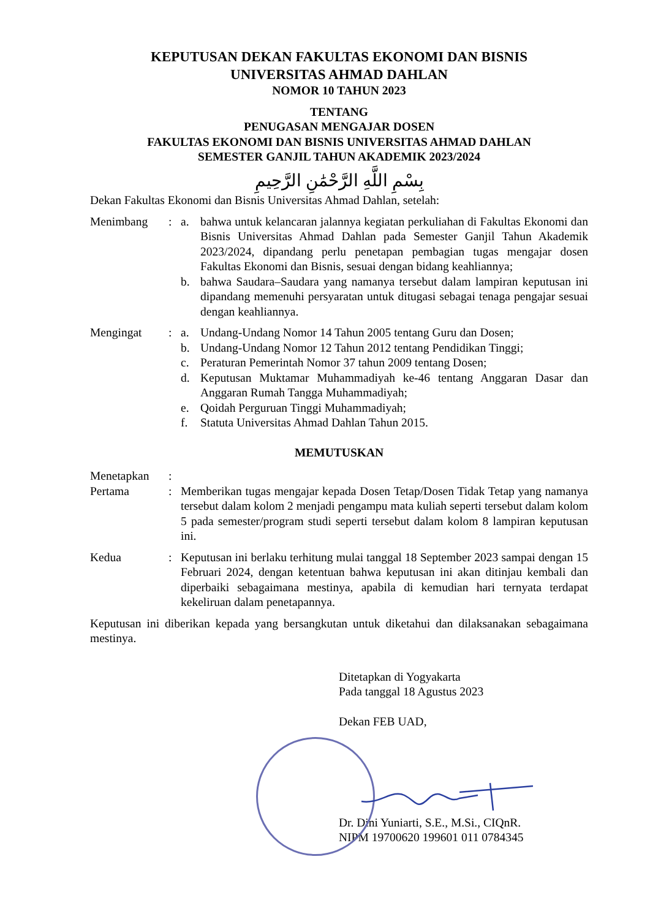KEPUTUSAN DEKAN FAKULTAS EKONOMI DAN BISNIS
UNIVERSITAS AHMAD DAHLAN
NOMOR 10 TAHUN 2023
TENTANG
PENUGASAN MENGAJAR DOSEN
FAKULTAS EKONOMI DAN BISNIS UNIVERSITAS AHMAD DAHLAN
SEMESTER GANJIL TAHUN AKADEMIK 2023/2024
بِسْمِ اللَّهِ الرَّحْمَٰنِ الرَّحِيمِ
Dekan Fakultas Ekonomi dan Bisnis Universitas Ahmad Dahlan, setelah:
| Menimbang | : | a. | bahwa untuk kelancaran jalannya kegiatan perkuliahan di Fakultas Ekonomi dan Bisnis Universitas Ahmad Dahlan pada Semester Ganjil Tahun Akademik 2023/2024, dipandang perlu penetapan pembagian tugas mengajar dosen Fakultas Ekonomi dan Bisnis, sesuai dengan bidang keahliannya; |
| | | b. | bahwa Saudara–Saudara yang namanya tersebut dalam lampiran keputusan ini dipandang memenuhi persyaratan untuk ditugasi sebagai tenaga pengajar sesuai dengan keahliannya. |
| Mengingat | : | a. | Undang-Undang Nomor 14 Tahun 2005 tentang Guru dan Dosen; |
| | | b. | Undang-Undang Nomor 12 Tahun 2012 tentang Pendidikan Tinggi; |
| | | c. | Peraturan Pemerintah Nomor 37 tahun 2009 tentang Dosen; |
| | | d. | Keputusan Muktamar Muhammadiyah ke-46 tentang Anggaran Dasar dan Anggaran Rumah Tangga Muhammadiyah; |
| | | e. | Qoidah Perguruan Tinggi Muhammadiyah; |
| | | f. | Statuta Universitas Ahmad Dahlan Tahun 2015. |
MEMUTUSKAN
| Menetapkan | : | |
| Pertama | : | Memberikan tugas mengajar kepada Dosen Tetap/Dosen Tidak Tetap yang namanya tersebut dalam kolom 2 menjadi pengampu mata kuliah seperti tersebut dalam kolom 5 pada semester/program studi seperti tersebut dalam kolom 8 lampiran keputusan ini. |
| Kedua | : | Keputusan ini berlaku terhitung mulai tanggal 18 September 2023 sampai dengan 15 Februari 2024, dengan ketentuan bahwa keputusan ini akan ditinjau kembali dan diperbaiki sebagaimana mestinya, apabila di kemudian hari ternyata terdapat kekeliruan dalam penetapannya. |
Keputusan ini diberikan kepada yang bersangkutan untuk diketahui dan dilaksanakan sebagaimana mestinya.
Ditetapkan di Yogyakarta
Pada tanggal 18 Agustus 2023
Dekan FEB UAD,
Dr. Dini Yuniarti, S.E., M.Si., CIQnR.
NIPM 19700620 199601 011 0784345